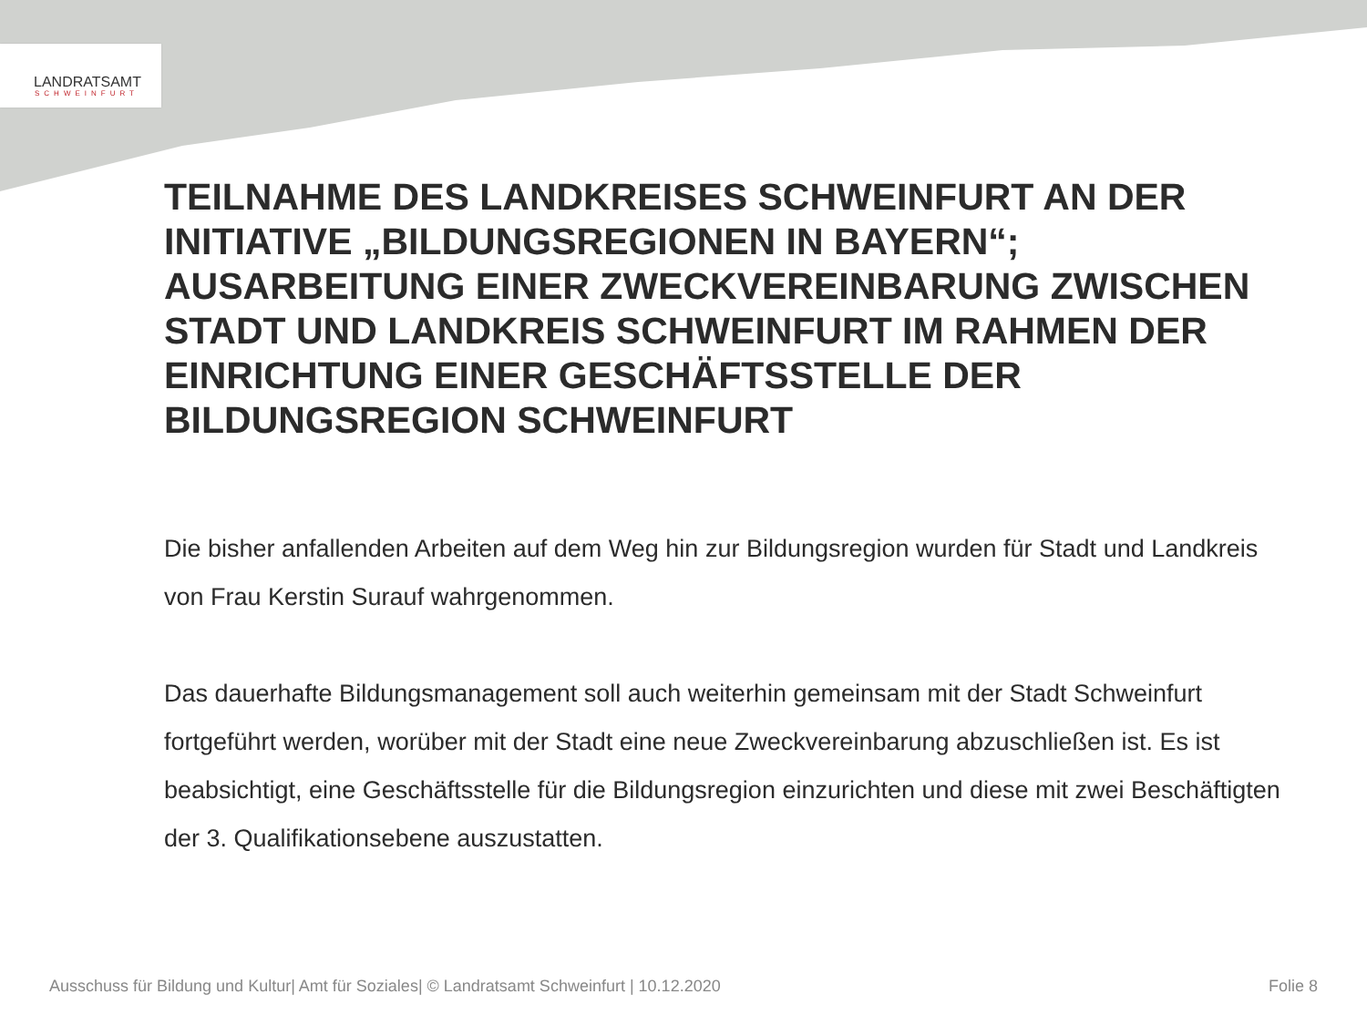LANDRATSAMT
SCHWEINFURT
TEILNAHME DES LANDKREISES SCHWEINFURT AN DER INITIATIVE „BILDUNGSREGIONEN IN BAYERN“; AUSARBEITUNG EINER ZWECKVEREINBARUNG ZWISCHEN STADT UND LANDKREIS SCHWEINFURT IM RAHMEN DER EINRICHTUNG EINER GESCHÄFTSSTELLE DER BILDUNGSREGION SCHWEINFURT
Die bisher anfallenden Arbeiten auf dem Weg hin zur Bildungsregion wurden für Stadt und Landkreis von Frau Kerstin Surauf wahrgenommen.
Das dauerhafte Bildungsmanagement soll auch weiterhin gemeinsam mit der Stadt Schweinfurt fortgeführt werden, worüber mit der Stadt eine neue Zweckvereinbarung abzuschließen ist. Es ist beabsichtigt, eine Geschäftsstelle für die Bildungsregion einzurichten und diese mit zwei Beschäftigten der 3. Qualifikationsebene auszustatten.
Ausschuss für Bildung und Kultur| Amt für Soziales| © Landratsamt Schweinfurt | 10.12.2020 Folie 8